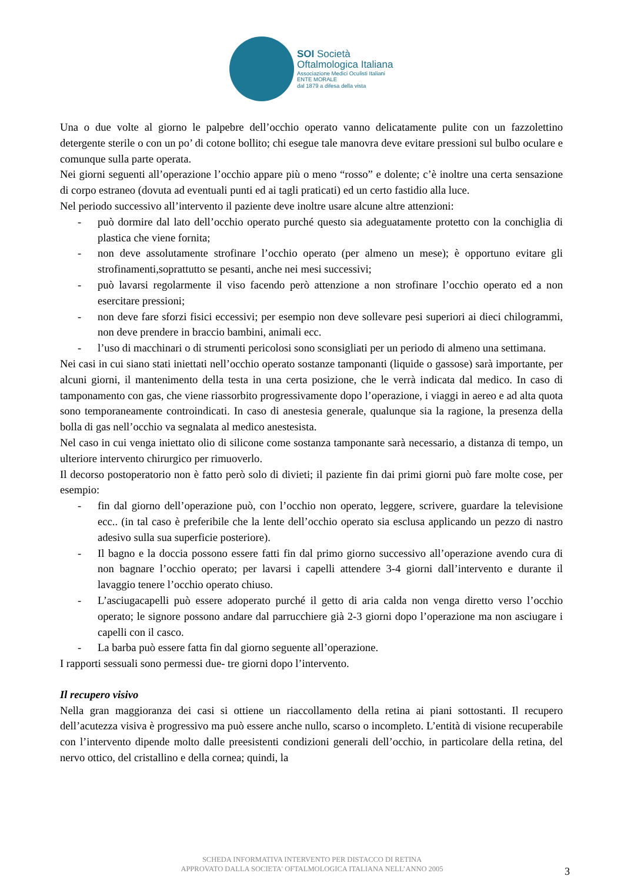SOI Società
Oftalmologica Italiana
Associazione Medici Oculisti Italiani
ENTE MORALE
dal 1879 a difesa della vista
Una o due volte al giorno le palpebre dell’occhio operato vanno delicatamente pulite con un fazzolettino detergente sterile o con un po’ di cotone bollito; chi esegue tale manovra deve evitare pressioni sul bulbo oculare e comunque sulla parte operata.
Nei giorni seguenti all’operazione l’occhio appare più o meno “rosso” e dolente; c’è inoltre una certa sensazione di corpo estraneo (dovuta ad eventuali punti ed ai tagli praticati) ed un certo fastidio alla luce.
Nel periodo successivo all’intervento il paziente deve inoltre usare alcune altre attenzioni:
- può dormire dal lato dell’occhio operato purché questo sia adeguatamente protetto con la conchiglia di plastica che viene fornita;
- non deve assolutamente strofinare l’occhio operato (per almeno un mese); è opportuno evitare gli strofinamenti,soprattutto se pesanti, anche nei mesi successivi;
- può lavarsi regolarmente il viso facendo però attenzione a non strofinare l’occhio operato ed a non esercitare pressioni;
- non deve fare sforzi fisici eccessivi; per esempio non deve sollevare pesi superiori ai dieci chilogrammi, non deve prendere in braccio bambini, animali ecc.
- l’uso di macchinari o di strumenti pericolosi sono sconsigliati per un periodo di almeno una settimana.
Nei casi in cui siano stati iniettati nell’occhio operato sostanze tamponanti (liquide o gassose) sarà importante, per alcuni giorni, il mantenimento della testa in una certa posizione, che le verrà indicata dal medico. In caso di tamponamento con gas, che viene riassorbito progressivamente dopo l’operazione, i viaggi in aereo e ad alta quota sono temporaneamente controindicati. In caso di anestesia generale, qualunque sia la ragione, la presenza della bolla di gas nell’occhio va segnalata al medico anestesista.
Nel caso in cui venga iniettato olio di silicone come sostanza tamponante sarà necessario, a distanza di tempo, un ulteriore intervento chirurgico per rimuoverlo.
Il decorso postoperatorio non è fatto però solo di divieti; il paziente fin dai primi giorni può fare molte cose, per esempio:
- fin dal giorno dell’operazione può, con l’occhio non operato, leggere, scrivere, guardare la televisione ecc.. (in tal caso è preferibile che la lente dell’occhio operato sia esclusa applicando un pezzo di nastro adesivo sulla sua superficie posteriore).
- Il bagno e la doccia possono essere fatti fin dal primo giorno successivo all’operazione avendo cura di non bagnare l’occhio operato; per lavarsi i capelli attendere 3-4 giorni dall’intervento e durante il lavaggio tenere l’occhio operato chiuso.
- L’asciugacapelli può essere adoperato purché il getto di aria calda non venga diretto verso l’occhio operato; le signore possono andare dal parrucchiere già 2-3 giorni dopo l’operazione ma non asciugare i capelli con il casco.
- La barba può essere fatta fin dal giorno seguente all’operazione.
I rapporti sessuali sono permessi due- tre giorni dopo l’intervento.
Il recupero visivo
Nella gran maggioranza dei casi si ottiene un riaccollamento della retina ai piani sottostanti. Il recupero dell’acutezza visiva è progressivo ma può essere anche nullo, scarso o incompleto. L’entità di visione recuperabile con l’intervento dipende molto dalle preesistenti condizioni generali dell’occhio, in particolare della retina, del nervo ottico, del cristallino e della cornea; quindi, la
SCHEDA INFORMATIVA INTERVENTO PER DISTACCO DI RETINA
APPROVATO DALLA SOCIETA' OFTALMOLOGICA ITALIANA NELL’ANNO 2005
3